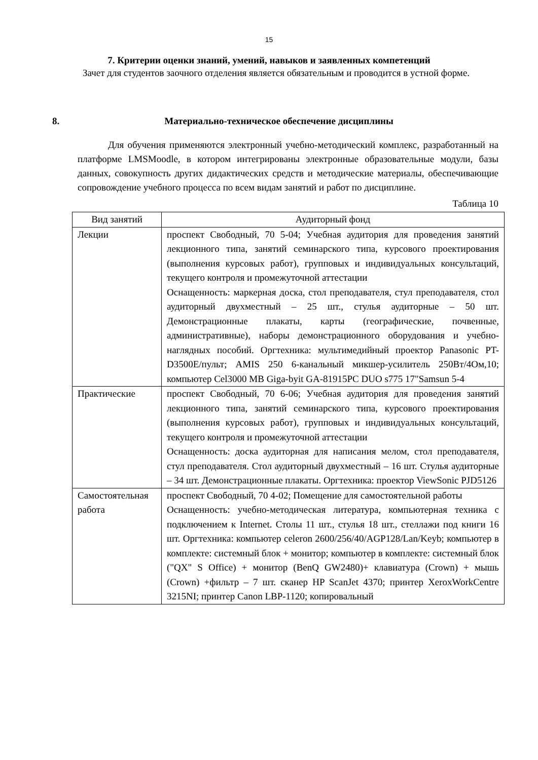15
7. Критерии оценки знаний, умений, навыков и заявленных компетенций
Зачет для студентов заочного отделения является обязательным и проводится в устной форме.
8. Материально-техническое обеспечение дисциплины
Для обучения применяются электронный учебно-методический комплекс, разработанный на платформе LMSMoodle, в котором интегрированы электронные образовательные модули, базы данных, совокупность других дидактических средств и методические материалы, обеспечивающие сопровождение учебного процесса по всем видам занятий и работ по дисциплине.
Таблица 10
| Вид занятий | Аудиторный фонд |
| --- | --- |
| Лекции | проспект Свободный, 70 5-04; Учебная аудитория для проведения занятий лекционного типа, занятий семинарского типа, курсового проектирования (выполнения курсовых работ), групповых и индивидуальных консультаций, текущего контроля и промежуточной аттестации Оснащенность: маркерная доска, стол преподавателя, стул преподавателя, стол аудиторный двухместный – 25 шт., стулья аудиторные – 50 шт. Демонстрационные плакаты, карты (географические, почвенные, административные), наборы демонстрационного оборудования и учебно-наглядных пособий. Оргтехника: мультимедийный проектор Panasonic PT-D3500E/пульт; AMIS 250 6-канальный микшер-усилитель 250Вт/4Ом,10; компьютер Cel3000 MB Giga-byit GA-81915PC DUO s775 17"Samsun 5-4 |
| Практические | проспект Свободный, 70 6-06; Учебная аудитория для проведения занятий лекционного типа, занятий семинарского типа, курсового проектирования (выполнения курсовых работ), групповых и индивидуальных консультаций, текущего контроля и промежуточной аттестации Оснащенность: доска аудиторная для написания мелом, стол преподавателя, стул преподавателя. Стол аудиторный двухместный – 16 шт. Стулья аудиторные – 34 шт. Демонстрационные плакаты. Оргтехника: проектор ViewSonic PJD5126 |
| Самостоятельная работа | проспект Свободный, 70 4-02; Помещение для самостоятельной работы Оснащенность: учебно-методическая литература, компьютерная техника с подключением к Internet. Столы 11 шт., стулья 18 шт., стеллажи под книги 16 шт. Оргтехника: компьютер celeron 2600/256/40/AGP128/Lan/Keyb; компьютер в комплекте: системный блок + монитор; компьютер в комплекте: системный блок ("QX" S Office) + монитор (BenQ GW2480)+ клавиатура (Crown) + мышь (Crown) +фильтр – 7 шт. сканер HP ScanJet 4370; принтер XeroxWorkCentre 3215NI; принтер Canon LBP-1120; копировальный |